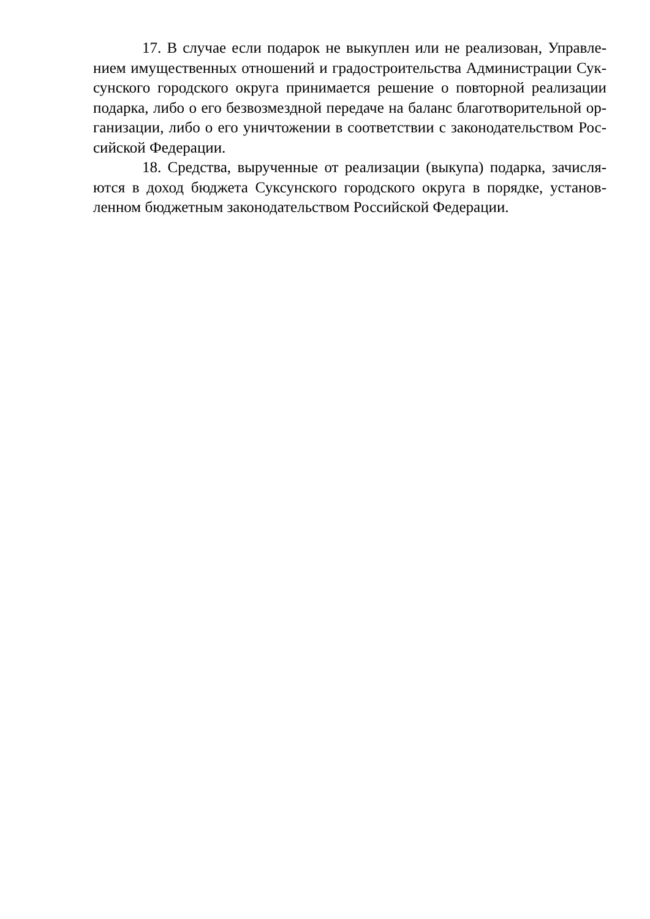17. В случае если подарок не выкуплен или не реализован, Управле­нием имущественных отношений и градостроительства Администрации Сук­сунского городского округа принимается решение о повторной реализации подарка, либо о его безвозмездной передаче на баланс благотворительной ор­ганизации, либо о его уничтожении в соответствии с законодательством Рос­сийской Федерации.
18. Средства, вырученные от реализации (выкупа) подарка, зачисля­ются в доход бюджета Суксунского городского округа в порядке, установ­ленном бюджетным законодательством Российской Федерации.